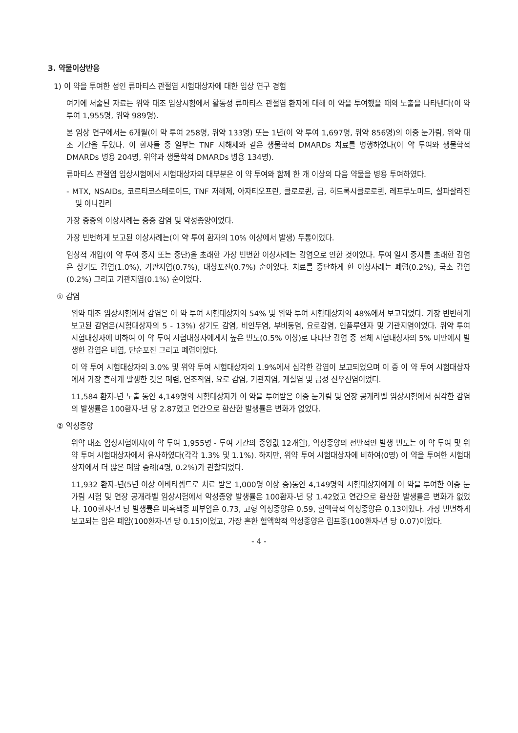3. 약물이상반응
1) 이 약을 투여한 성인 류마티스 관절염 시험대상자에 대한 임상 연구 경험
여기에 서술된 자료는 위약 대조 임상시험에서 활동성 류마티스 관절염 환자에 대해 이 약을 투여했을 때의 노출을 나타낸다(이 약 투여 1,955명, 위약 989명).
본 임상 연구에서는 6개월(이 약 투여 258명, 위약 133명) 또는 1년(이 약 투여 1,697명, 위약 856명)의 이중 눈가림, 위약 대조 기간을 두었다. 이 환자들 중 일부는 TNF 저해제와 같은 생물학적 DMARDs 치료를 병행하였다(이 약 투여와 생물학적 DMARDs 병용 204명, 위약과 생물학적 DMARDs 병용 134명).
류마티스 관절염 임상시험에서 시험대상자의 대부분은 이 약 투여와 함께 한 개 이상의 다음 약물을 병용 투여하였다.
- MTX, NSAIDs, 코르티코스테로이드, TNF 저해제, 아자티오프린, 클로로퀸, 금, 히드록시클로로퀸, 레프루노미드, 설파살라진 및 아나킨라
가장 중증의 이상사례는 중증 감염 및 악성종양이었다.
가장 빈번하게 보고된 이상사례는(이 약 투여 환자의 10% 이상에서 발생) 두통이었다.
임상적 개입(이 약 투여 중지 또는 중단)을 초래한 가장 빈번한 이상사례는 감염으로 인한 것이었다. 투여 일시 중지를 초래한 감염은 상기도 감염(1.0%), 기관지염(0.7%), 대상포진(0.7%) 순이었다. 치료를 중단하게 한 이상사례는 폐렴(0.2%), 국소 감염(0.2%) 그리고 기관지염(0.1%) 순이었다.
① 감염
위약 대조 임상시험에서 감염은 이 약 투여 시험대상자의 54% 및 위약 투여 시험대상자의 48%에서 보고되었다. 가장 빈번하게 보고된 감염은(시험대상자의 5 - 13%) 상기도 감염, 비인두염, 부비동염, 요로감염, 인플루엔자 및 기관지염이었다. 위약 투여 시험대상자에 비하여 이 약 투여 시험대상자에게서 높은 빈도(0.5% 이상)로 나타난 감염 중 전체 시험대상자의 5% 미만에서 발생한 감염은 비염, 단순포진 그리고 폐렴이었다.
이 약 투여 시험대상자의 3.0% 및 위약 투여 시험대상자의 1.9%에서 심각한 감염이 보고되었으며 이 중 이 약 투여 시험대상자에서 가장 흔하게 발생한 것은 폐렴, 연조직염, 요로 감염, 기관지염, 게실염 및 급성 신우신염이었다.
11,584 환자-년 노출 동안 4,149명의 시험대상자가 이 약을 투여받은 이중 눈가림 및 연장 공개라벨 임상시험에서 심각한 감염의 발생률은 100환자-년 당 2.87였고 연간으로 환산한 발생률은 변화가 없었다.
② 악성종양
위약 대조 임상시험에서(이 약 투여 1,955명 - 투여 기간의 중앙값 12개월), 악성종양의 전반적인 발생 빈도는 이 약 투여 및 위약 투여 시험대상자에서 유사하였다(각각 1.3% 및 1.1%). 하지만, 위약 투여 시험대상자에 비하여(0명) 이 약을 투여한 시험대상자에서 더 많은 폐암 증례(4명, 0.2%)가 관찰되었다.
11,932 환자-년(5년 이상 아바타셉트로 치료 받은 1,000명 이상 중)동안 4,149명의 시험대상자에게 이 약을 투여한 이중 눈가림 시험 및 연장 공개라벨 임상시험에서 악성종양 발생률은 100환자-년 당 1.42였고 연간으로 환산한 발생률은 변화가 없었다. 100환자-년 당 발생률은 비흑색종 피부암은 0.73, 고형 악성종양은 0.59, 혈액학적 악성종양은 0.13이었다. 가장 빈번하게 보고되는 암은 폐암(100환자-년 당 0.15)이었고, 가장 흔한 혈액학적 악성종양은 림프종(100환자-년 당 0.07)이었다.
- 4 -